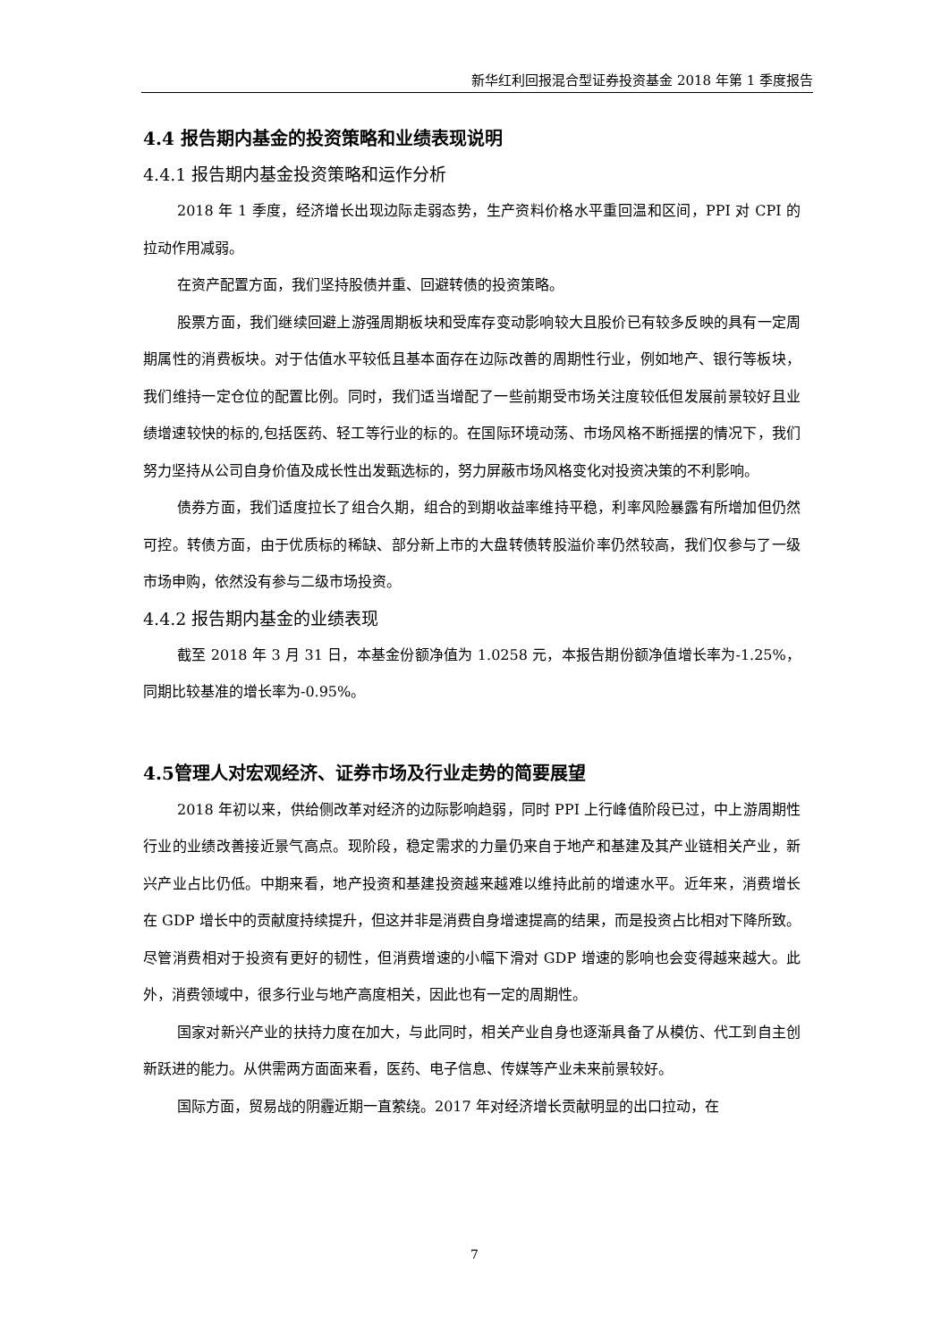新华红利回报混合型证券投资基金 2018 年第 1 季度报告
4.4 报告期内基金的投资策略和业绩表现说明
4.4.1 报告期内基金投资策略和运作分析
2018 年 1 季度，经济增长出现边际走弱态势，生产资料价格水平重回温和区间，PPI 对 CPI 的拉动作用减弱。
在资产配置方面，我们坚持股债并重、回避转债的投资策略。
股票方面，我们继续回避上游强周期板块和受库存变动影响较大且股价已有较多反映的具有一定周期属性的消费板块。对于估值水平较低且基本面存在边际改善的周期性行业，例如地产、银行等板块，我们维持一定仓位的配置比例。同时，我们适当增配了一些前期受市场关注度较低但发展前景较好且业绩增速较快的标的,包括医药、轻工等行业的标的。在国际环境动荡、市场风格不断摇摆的情况下，我们努力坚持从公司自身价值及成长性出发甄选标的，努力屏蔽市场风格变化对投资决策的不利影响。
债券方面，我们适度拉长了组合久期，组合的到期收益率维持平稳，利率风险暴露有所增加但仍然可控。转债方面，由于优质标的稀缺、部分新上市的大盘转债转股溢价率仍然较高，我们仅参与了一级市场申购，依然没有参与二级市场投资。
4.4.2 报告期内基金的业绩表现
截至 2018 年 3 月 31 日，本基金份额净值为 1.0258 元，本报告期份额净值增长率为-1.25%，同期比较基准的增长率为-0.95%。
4.5管理人对宏观经济、证券市场及行业走势的简要展望
2018 年初以来，供给侧改革对经济的边际影响趋弱，同时 PPI 上行峰值阶段已过，中上游周期性行业的业绩改善接近景气高点。现阶段，稳定需求的力量仍来自于地产和基建及其产业链相关产业，新兴产业占比仍低。中期来看，地产投资和基建投资越来越难以维持此前的增速水平。近年来，消费增长在 GDP 增长中的贡献度持续提升，但这并非是消费自身增速提高的结果，而是投资占比相对下降所致。尽管消费相对于投资有更好的韧性，但消费增速的小幅下滑对 GDP 增速的影响也会变得越来越大。此外，消费领域中，很多行业与地产高度相关，因此也有一定的周期性。
国家对新兴产业的扶持力度在加大，与此同时，相关产业自身也逐渐具备了从模仿、代工到自主创新跃进的能力。从供需两方面面来看，医药、电子信息、传媒等产业未来前景较好。
国际方面，贸易战的阴霾近期一直萦绕。2017 年对经济增长贡献明显的出口拉动，在
7